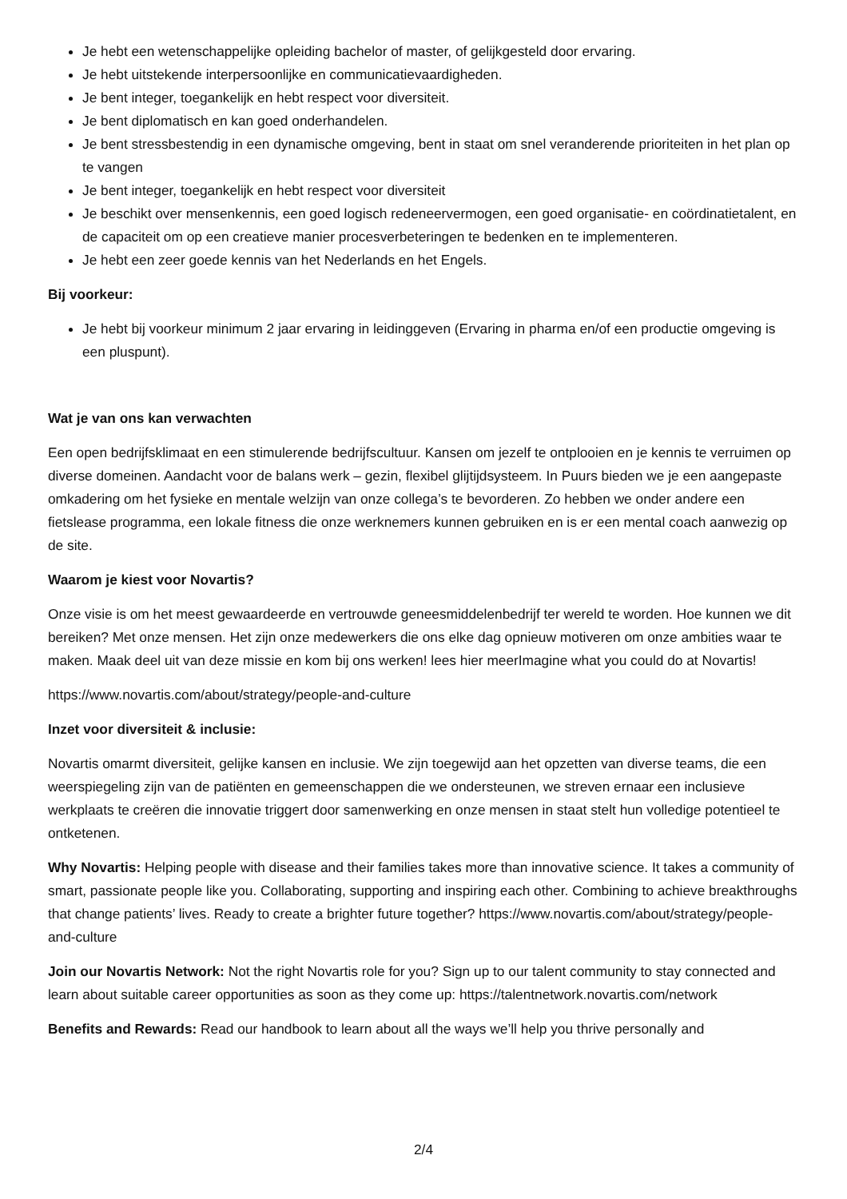Je hebt een wetenschappelijke opleiding bachelor of master, of gelijkgesteld door ervaring.
Je hebt uitstekende interpersoonlijke en communicatievaardigheden.
Je bent integer, toegankelijk en hebt respect voor diversiteit.
Je bent diplomatisch en kan goed onderhandelen.
Je bent stressbestendig in een dynamische omgeving, bent in staat om snel veranderende prioriteiten in het plan op te vangen
Je bent integer, toegankelijk en hebt respect voor diversiteit
Je beschikt over mensenkennis, een goed logisch redeneervermogen, een goed organisatie- en coördinatietalent, en de capaciteit om op een creatieve manier procesverbeteringen te bedenken en te implementeren.
Je hebt een zeer goede kennis van het Nederlands en het Engels.
Bij voorkeur:
Je hebt bij voorkeur minimum 2 jaar ervaring in leidinggeven (Ervaring in pharma en/of een productie omgeving is een pluspunt).
Wat je van ons kan verwachten
Een open bedrijfsklimaat en een stimulerende bedrijfscultuur. Kansen om jezelf te ontplooien en je kennis te verruimen op diverse domeinen. Aandacht voor de balans werk – gezin, flexibel glijtijdsysteem. In Puurs bieden we je een aangepaste omkadering om het fysieke en mentale welzijn van onze collega’s te bevorderen. Zo hebben we onder andere een fietslease programma, een lokale fitness die onze werknemers kunnen gebruiken en is er een mental coach aanwezig op de site.
Waarom je kiest voor Novartis?
Onze visie is om het meest gewaardeerde en vertrouwde geneesmiddelenbedrijf ter wereld te worden. Hoe kunnen we dit bereiken? Met onze mensen. Het zijn onze medewerkers die ons elke dag opnieuw motiveren om onze ambities waar te maken. Maak deel uit van deze missie en kom bij ons werken! lees hier meerImagine what you could do at Novartis!
https://www.novartis.com/about/strategy/people-and-culture
Inzet voor diversiteit & inclusie:
Novartis omarmt diversiteit, gelijke kansen en inclusie. We zijn toegewijd aan het opzetten van diverse teams, die een weerspiegeling zijn van de patiënten en gemeenschappen die we ondersteunen, we streven ernaar een inclusieve werkplaats te creëren die innovatie triggert door samenwerking en onze mensen in staat stelt hun volledige potentieel te ontketenen.
Why Novartis: Helping people with disease and their families takes more than innovative science. It takes a community of smart, passionate people like you. Collaborating, supporting and inspiring each other. Combining to achieve breakthroughs that change patients’ lives. Ready to create a brighter future together? https://www.novartis.com/about/strategy/people-and-culture
Join our Novartis Network: Not the right Novartis role for you? Sign up to our talent community to stay connected and learn about suitable career opportunities as soon as they come up: https://talentnetwork.novartis.com/network
Benefits and Rewards: Read our handbook to learn about all the ways we’ll help you thrive personally and
2/4